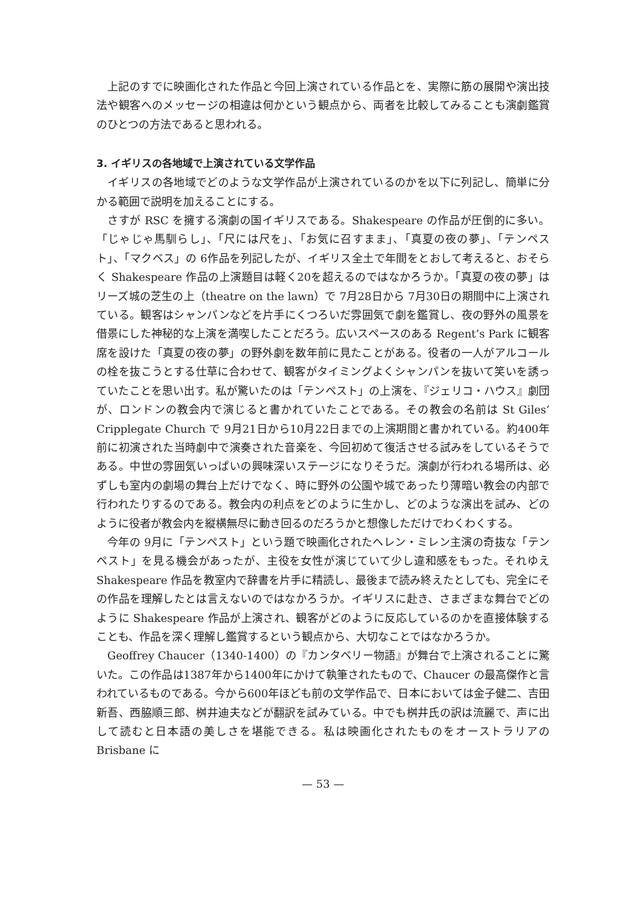上記のすでに映画化された作品と今回上演されている作品とを、実際に筋の展開や演出技法や観客へのメッセージの相違は何かという観点から、両者を比較してみることも演劇鑑賞のひとつの方法であると思われる。
3. イギリスの各地域で上演されている文学作品
イギリスの各地域でどのような文学作品が上演されているのかを以下に列記し、簡単に分かる範囲で説明を加えることにする。
さすが RSC を擁する演劇の国イギリスである。Shakespeare の作品が圧倒的に多い。「じゃじゃ馬馴らし」、「尺には尺を」、「お気に召すまま」、「真夏の夜の夢」、「テンペスト」、「マクベス」の 6作品を列記したが、イギリス全土で年間をとおして考えると、おそらく Shakespeare 作品の上演題目は軽く20を超えるのではなかろうか。「真夏の夜の夢」はリーズ城の芝生の上（theatre on the lawn）で 7月28日から 7月30日の期間中に上演されている。観客はシャンパンなどを片手にくつろいだ雰囲気で劇を鑑賞し、夜の野外の風景を借景にした神秘的な上演を満喫したことだろう。広いスペースのある Regent’s Park に観客席を設けた「真夏の夜の夢」の野外劇を数年前に見たことがある。役者の一人がアルコールの栓を抜こうとする仕草に合わせて、観客がタイミングよくシャンパンを抜いて笑いを誘っていたことを思い出す。私が驚いたのは「テンペスト」の上演を、『ジェリコ・ハウス』劇団が、ロンドンの教会内で演じると書かれていたことである。その教会の名前は St Giles’ Cripplegate Church で 9月21日から10月22日までの上演期間と書かれている。約400年前に初演された当時劇中で演奏された音楽を、今回初めて復活させる試みをしているそうである。中世の雰囲気いっぱいの興味深いステージになりそうだ。演劇が行われる場所は、必ずしも室内の劇場の舞台上だけでなく、時に野外の公園や城であったり薄暗い教会の内部で行われたりするのである。教会内の利点をどのように生かし、どのような演出を試み、どのように役者が教会内を縦横無尽に動き回るのだろうかと想像しただけでわくわくする。
今年の 9月に「テンペスト」という題で映画化されたヘレン・ミレン主演の奇抜な「テンペスト」を見る機会があったが、主役を女性が演じていて少し違和感をもった。それゆえ Shakespeare 作品を教室内で辞書を片手に精読し、最後まで読み終えたとしても、完全にその作品を理解したとは言えないのではなかろうか。イギリスに赴き、さまざまな舞台でどのように Shakespeare 作品が上演され、観客がどのように反応しているのかを直接体験することも、作品を深く理解し鑑賞するという観点から、大切なことではなかろうか。
Geoffrey Chaucer（1340-1400）の『カンタベリー物語』が舞台で上演されることに驚いた。この作品は1387年から1400年にかけて執筆されたもので、Chaucer の最高傑作と言われているものである。今から600年ほども前の文学作品で、日本においては金子健二、吉田新吾、西脇順三郎、桝井迪夫などが翻訳を試みている。中でも桝井氏の訳は流麗で、声に出して読むと日本語の美しさを堪能できる。私は映画化されたものをオーストラリアの Brisbane に
— 53 —